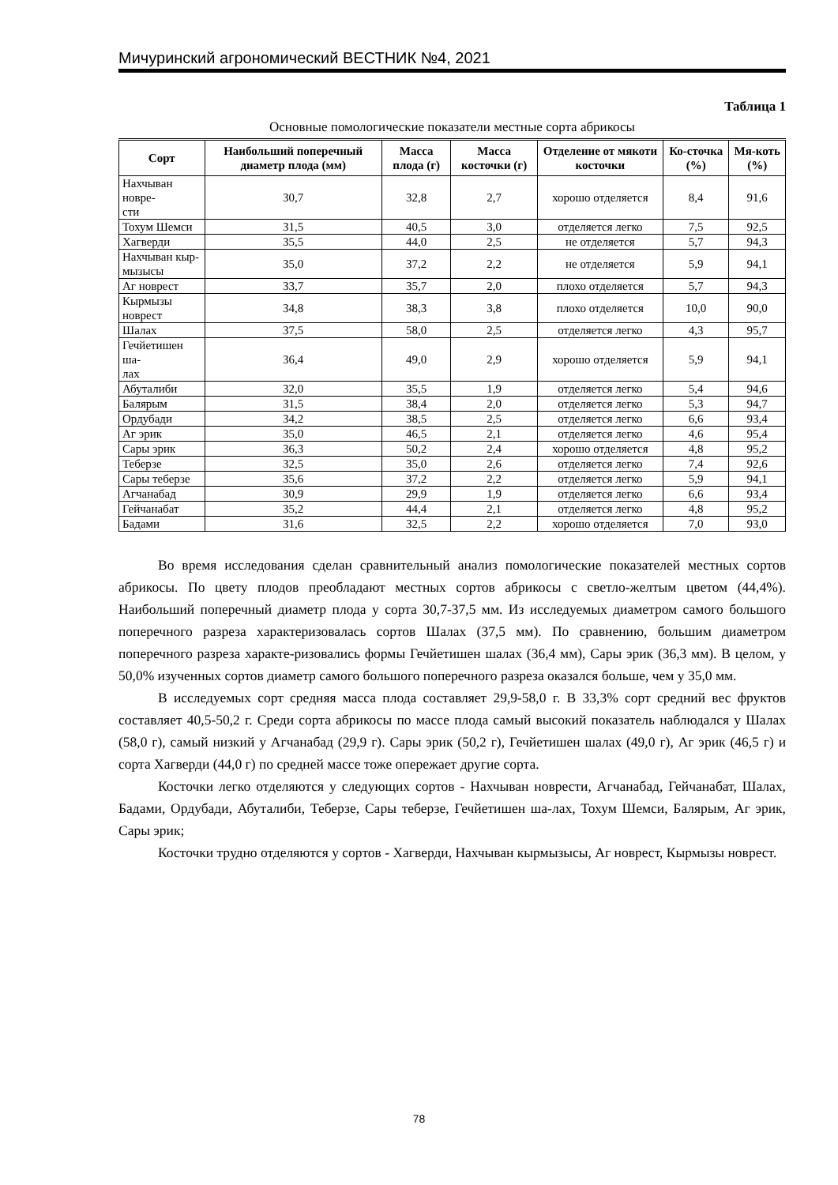Мичуринский агрономический ВЕСТНИК №4, 2021
Таблица 1
Основные помологические показатели местные сорта абрикосы
| Сорт | Наибольший поперечный диаметр плода (мм) | Масса плода (г) | Масса косточки (г) | Отделение от мякоти косточки | Ко-сточка (%) | Мя-коть (%) |
| --- | --- | --- | --- | --- | --- | --- |
| Нахчыван новре- сти | 30,7 | 32,8 | 2,7 | хорошо отделяется | 8,4 | 91,6 |
| Тохум Шемси | 31,5 | 40,5 | 3,0 | отделяется легко | 7,5 | 92,5 |
| Хагверди | 35,5 | 44,0 | 2,5 | не отделяется | 5,7 | 94,3 |
| Нахчыван кыр- мызысы | 35,0 | 37,2 | 2,2 | не отделяется | 5,9 | 94,1 |
| Аг новрест | 33,7 | 35,7 | 2,0 | плохо отделяется | 5,7 | 94,3 |
| Кырмызы новрест | 34,8 | 38,3 | 3,8 | плохо отделяется | 10,0 | 90,0 |
| Шалах | 37,5 | 58,0 | 2,5 | отделяется легко | 4,3 | 95,7 |
| Гечйетишен ша- лах | 36,4 | 49,0 | 2,9 | хорошо отделяется | 5,9 | 94,1 |
| Абуталиби | 32,0 | 35,5 | 1,9 | отделяется легко | 5,4 | 94,6 |
| Балярым | 31,5 | 38,4 | 2,0 | отделяется легко | 5,3 | 94,7 |
| Ордубади | 34,2 | 38,5 | 2,5 | отделяется легко | 6,6 | 93,4 |
| Аг эрик | 35,0 | 46,5 | 2,1 | отделяется легко | 4,6 | 95,4 |
| Сары эрик | 36,3 | 50,2 | 2,4 | хорошо отделяется | 4,8 | 95,2 |
| Теберзе | 32,5 | 35,0 | 2,6 | отделяется легко | 7,4 | 92,6 |
| Сары теберзе | 35,6 | 37,2 | 2,2 | отделяется легко | 5,9 | 94,1 |
| Агчанабад | 30,9 | 29,9 | 1,9 | отделяется легко | 6,6 | 93,4 |
| Гейчанабат | 35,2 | 44,4 | 2,1 | отделяется легко | 4,8 | 95,2 |
| Бадами | 31,6 | 32,5 | 2,2 | хорошо отделяется | 7,0 | 93,0 |
Во время исследования сделан сравнительный анализ помологические показателей местных сортов абрикосы. По цвету плодов преобладают местных сортов абрикосы с светло-желтым цветом (44,4%). Наибольший поперечный диаметр плода у сорта 30,7-37,5 мм. Из исследуемых диаметром самого большого поперечного разреза характеризовалась сортов Шалах (37,5 мм). По сравнению, большим диаметром поперечного разреза характе-ризовались формы Гечйетишен шалах (36,4 мм), Сары эрик (36,3 мм). В целом, у 50,0% изученных сортов диаметр самого большого поперечного разреза оказался больше, чем у 35,0 мм.
В исследуемых сорт средняя масса плода составляет 29,9-58,0 г. В 33,3% сорт средний вес фруктов составляет 40,5-50,2 г. Среди сорта абрикосы по массе плода самый высокий показатель наблюдался у Шалах (58,0 г), самый низкий у Агчанабад (29,9 г). Сары эрик (50,2 г), Гечйетишен шалах (49,0 г), Аг эрик (46,5 г) и сорта Хагверди (44,0 г) по средней массе тоже опережает другие сорта.
Косточки легко отделяются у следующих сортов - Нахчыван новрести, Агчанабад, Гейчанабат, Шалах, Бадами, Ордубади, Абуталиби, Теберзе, Сары теберзе, Гечйетишен ша-лах, Тохум Шемси, Балярым, Аг эрик, Сары эрик;
Косточки трудно отделяются у сортов - Хагверди, Нахчыван кырмызысы, Аг новрест, Кырмызы новрест.
78